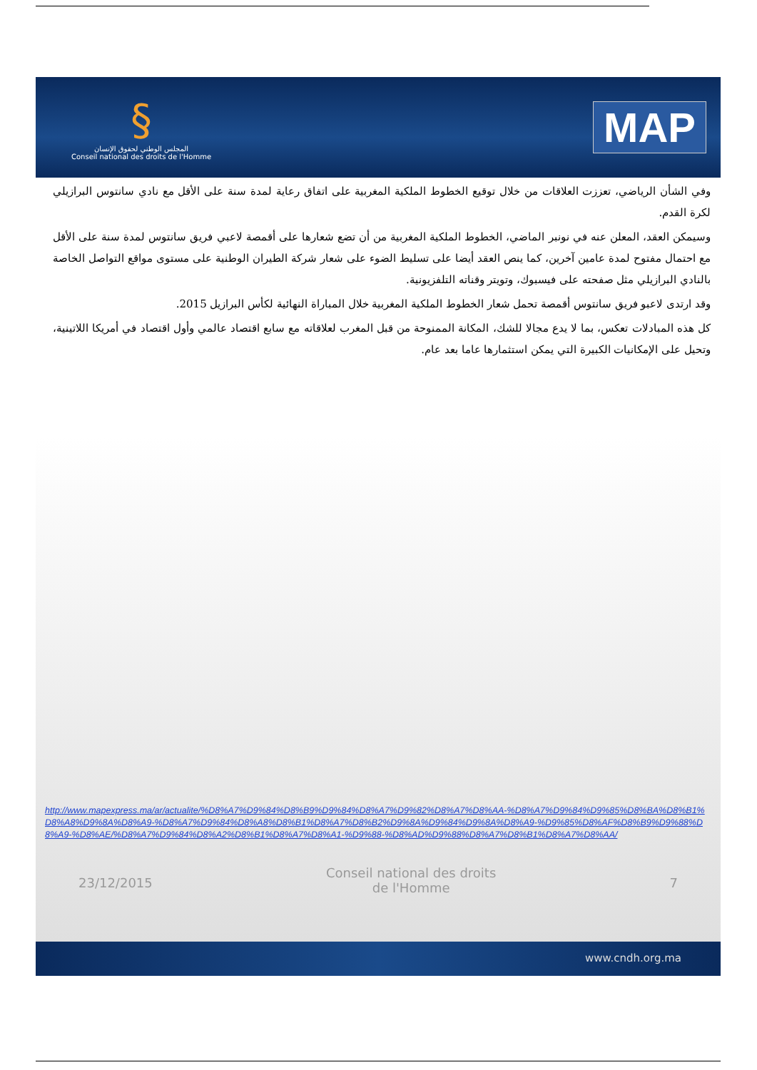§
المجلس الوطني لحقوق الإنسان
Conseil national des droits de l'Homme
MAP
وفي الشأن الرياضي، تعززت العلاقات من خلال توقيع الخطوط الملكية المغربية على اتفاق رعاية لمدة سنة على الأقل مع نادي سانتوس البرازيلي لكرة القدم.
وسيمكن العقد، المعلن عنه في نونبر الماضي، الخطوط الملكية المغربية من أن تضع شعارها على أقمصة لاعبي فريق سانتوس لمدة سنة على الأقل مع احتمال مفتوح لمدة عامين آخرين، كما ينص العقد أيضا على تسليط الضوء على شعار شركة الطيران الوطنية على مستوى مواقع التواصل الخاصة بالنادي البرازيلي مثل صفحته على فيسبوك، وتويتر وقناته التلفزيونية.
وقد ارتدى لاعبو فريق سانتوس أقمصة تحمل شعار الخطوط الملكية المغربية خلال المباراة النهائية لكأس البرازيل 2015.
كل هذه المبادلات تعكس، بما لا يدع مجالا للشك، المكانة الممنوحة من قبل المغرب لعلاقاته مع سابع اقتصاد عالمي وأول اقتصاد في أمريكا اللاتينية، وتحيل على الإمكانيات الكبيرة التي يمكن استثمارها عاما بعد عام.
http://www.mapexpress.ma/ar/actualite/%D8%A7%D9%84%D8%B9%D9%84%D8%A7%D9%82%D8%A7%D8%AA-%D8%A7%D9%84%D9%85%D8%BA%D8%B1%D8%A8%D9%8A%D8%A9-%D8%A7%D9%84%D8%A8%D8%B1%D8%A7%D8%B2%D9%8A%D9%84%D9%8A%D8%A9-%D9%85%D8%AF%D8%B9%D9%88%D8%A9-%D8%AE/%D8%A7%D9%84%D8%A2%D8%B1%D8%A7%D8%A1-%D9%88-%D8%AD%D9%88%D8%A7%D8%B1%D8%A7%D8%AA/
23/12/2015 Conseil national des droits de l'Homme 7
www.cndh.org.ma